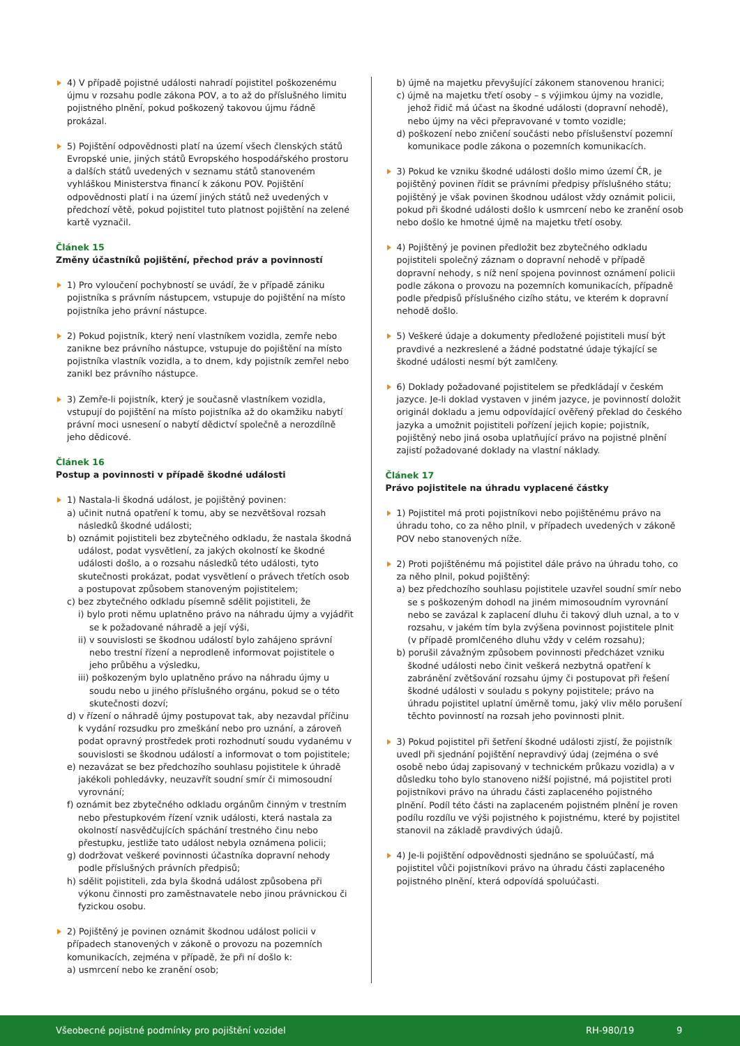4) V případě pojistné události nahradí pojistitel poškozenému újmu v rozsahu podle zákona POV, a to až do příslušného limitu pojistného plnění, pokud poškozený takovou újmu řádně prokázal.
5) Pojištění odpovědnosti platí na území všech členských států Evropské unie, jiných států Evropského hospodářského prostoru a dalších států uvedených v seznamu států stanoveném vyhláškou Ministerstva financí k zákonu POV. Pojištění odpovědnosti platí i na území jiných států než uvedených v předchozí větě, pokud pojistitel tuto platnost pojištění na zelené kartě vyznačil.
Článek 15
Změny účastníků pojištění, přechod práv a povinností
1) Pro vyloučení pochybností se uvádí, že v případě zániku pojistníka s právním nástupcem, vstupuje do pojištění na místo pojistníka jeho právní nástupce.
2) Pokud pojistník, který není vlastníkem vozidla, zemře nebo zanikne bez právního nástupce, vstupuje do pojištění na místo pojistníka vlastník vozidla, a to dnem, kdy pojistník zemřel nebo zanikl bez právního nástupce.
3) Zemře-li pojistník, který je současně vlastníkem vozidla, vstupují do pojištění na místo pojistníka až do okamžiku nabytí právní moci usnesení o nabytí dědictví společně a nerozdílně jeho dědicové.
Článek 16
Postup a povinnosti v případě škodné události
1) Nastala-li škodná událost, je pojištěný povinen:
a) učinit nutná opatření k tomu, aby se nezvětšoval rozsah následků škodné události;
b) oznámit pojistiteli bez zbytečného odkladu, že nastala škodná událost, podat vysvětlení, za jakých okolností ke škodné události došlo, a o rozsahu následků této události, tyto skutečnosti prokázat, podat vysvětlení o právech třetích osob a postupovat způsobem stanoveným pojistitelem;
c) bez zbytečného odkladu písemně sdělit pojistiteli, že
i) bylo proti němu uplatněno právo na náhradu újmy a vyjádřit se k požadované náhradě a její výši,
ii) v souvislosti se škodnou událostí bylo zahájeno správní nebo trestní řízení a neprodleně informovat pojistitele o jeho průběhu a výsledku,
iii) poškozeným bylo uplatněno právo na náhradu újmy u soudu nebo u jiného příslušného orgánu, pokud se o této skutečnosti dozví;
d) v řízení o náhradě újmy postupovat tak, aby nezavdal příčinu k vydání rozsudku pro zmeškání nebo pro uznání, a zároveň podat opravný prostředek proti rozhodnutí soudu vydanému v souvislosti se škodnou událostí a informovat o tom pojistitele;
e) nezavázat se bez předchozího souhlasu pojistitele k úhradě jakékoli pohledávky, neuzavřít soudní smír či mimosoudní vyrovnání;
f) oznámit bez zbytečného odkladu orgánům činným v trestním nebo přestupkovém řízení vznik události, která nastala za okolností nasvědčujících spáchání trestného činu nebo přestupku, jestliže tato událost nebyla oznámena policii;
g) dodržovat veškeré povinnosti účastníka dopravní nehody podle příslušných právních předpisů;
h) sdělit pojistiteli, zda byla škodná událost způsobena při výkonu činnosti pro zaměstnavatele nebo jinou právnickou či fyzickou osobu.
2) Pojištěný je povinen oznámit škodnou událost policii v případech stanovených v zákoně o provozu na pozemních komunikacích, zejména v případě, že při ní došlo k:
a) usmrcení nebo ke zranění osob;
b) újmě na majetku převyšující zákonem stanovenou hranici;
c) újmě na majetku třetí osoby – s výjimkou újmy na vozidle, jehož řidič má účast na škodné události (dopravní nehodě), nebo újmy na věci přepravované v tomto vozidle;
d) poškození nebo zničení součásti nebo příslušenství pozemní komunikace podle zákona o pozemních komunikacích.
3) Pokud ke vzniku škodné události došlo mimo území ČR, je pojištěný povinen řídit se právními předpisy příslušného státu; pojištěný je však povinen škodnou událost vždy oznámit policii, pokud při škodné události došlo k usmrcení nebo ke zranění osob nebo došlo ke hmotné újmě na majetku třetí osoby.
4) Pojištěný je povinen předložit bez zbytečného odkladu pojistiteli společný záznam o dopravní nehodě v případě dopravní nehody, s níž není spojena povinnost oznámení policii podle zákona o provozu na pozemních komunikacích, případně podle předpisů příslušného cizího státu, ve kterém k dopravní nehodě došlo.
5) Veškeré údaje a dokumenty předložené pojistiteli musí být pravdivé a nezkreslené a žádné podstatné údaje týkající se škodné události nesmí být zamlčeny.
6) Doklady požadované pojistitelem se předkládají v českém jazyce. Je-li doklad vystaven v jiném jazyce, je povinností doložit originál dokladu a jemu odpovídající ověřený překlad do českého jazyka a umožnit pojistiteli pořízení jejich kopie; pojistník, pojištěný nebo jiná osoba uplatňující právo na pojistné plnění zajistí požadované doklady na vlastní náklady.
Článek 17
Právo pojistitele na úhradu vyplacené částky
1) Pojistitel má proti pojistníkovi nebo pojištěnému právo na úhradu toho, co za něho plnil, v případech uvedených v zákoně POV nebo stanovených níže.
2) Proti pojištěnému má pojistitel dále právo na úhradu toho, co za něho plnil, pokud pojištěný:
a) bez předchozího souhlasu pojistitele uzavřel soudní smír nebo se s poškozeným dohodl na jiném mimosoudním vyrovnání nebo se zavázal k zaplacení dluhu či takový dluh uznal, a to v rozsahu, v jakém tím byla zvýšena povinnost pojistitele plnit (v případě promlčeného dluhu vždy v celém rozsahu);
b) porušil závažným způsobem povinnosti předcházet vzniku škodné události nebo činit veškerá nezbytná opatření k zabránění zvětšování rozsahu újmy či postupovat při řešení škodné události v souladu s pokyny pojistitele; právo na úhradu pojistitel uplatní úměrně tomu, jaký vliv mělo porušení těchto povinností na rozsah jeho povinnosti plnit.
3) Pokud pojistitel při šetření škodné události zjistí, že pojistník uvedl při sjednání pojištění nepravdivý údaj (zejména o své osobě nebo údaj zapisovaný v technickém průkazu vozidla) a v důsledku toho bylo stanoveno nižší pojistné, má pojistitel proti pojistníkovi právo na úhradu části zaplaceného pojistného plnění. Podíl této části na zaplaceném pojistném plnění je roven podílu rozdílu ve výši pojistného k pojistnému, které by pojistitel stanovil na základě pravdivých údajů.
4) Je-li pojištění odpovědnosti sjednáno se spoluúčastí, má pojistitel vůči pojistníkovi právo na úhradu části zaplaceného pojistného plnění, která odpovídá spoluúčasti.
Všeobecné pojistné podmínky pro pojištění vozidel RH-980/19 9